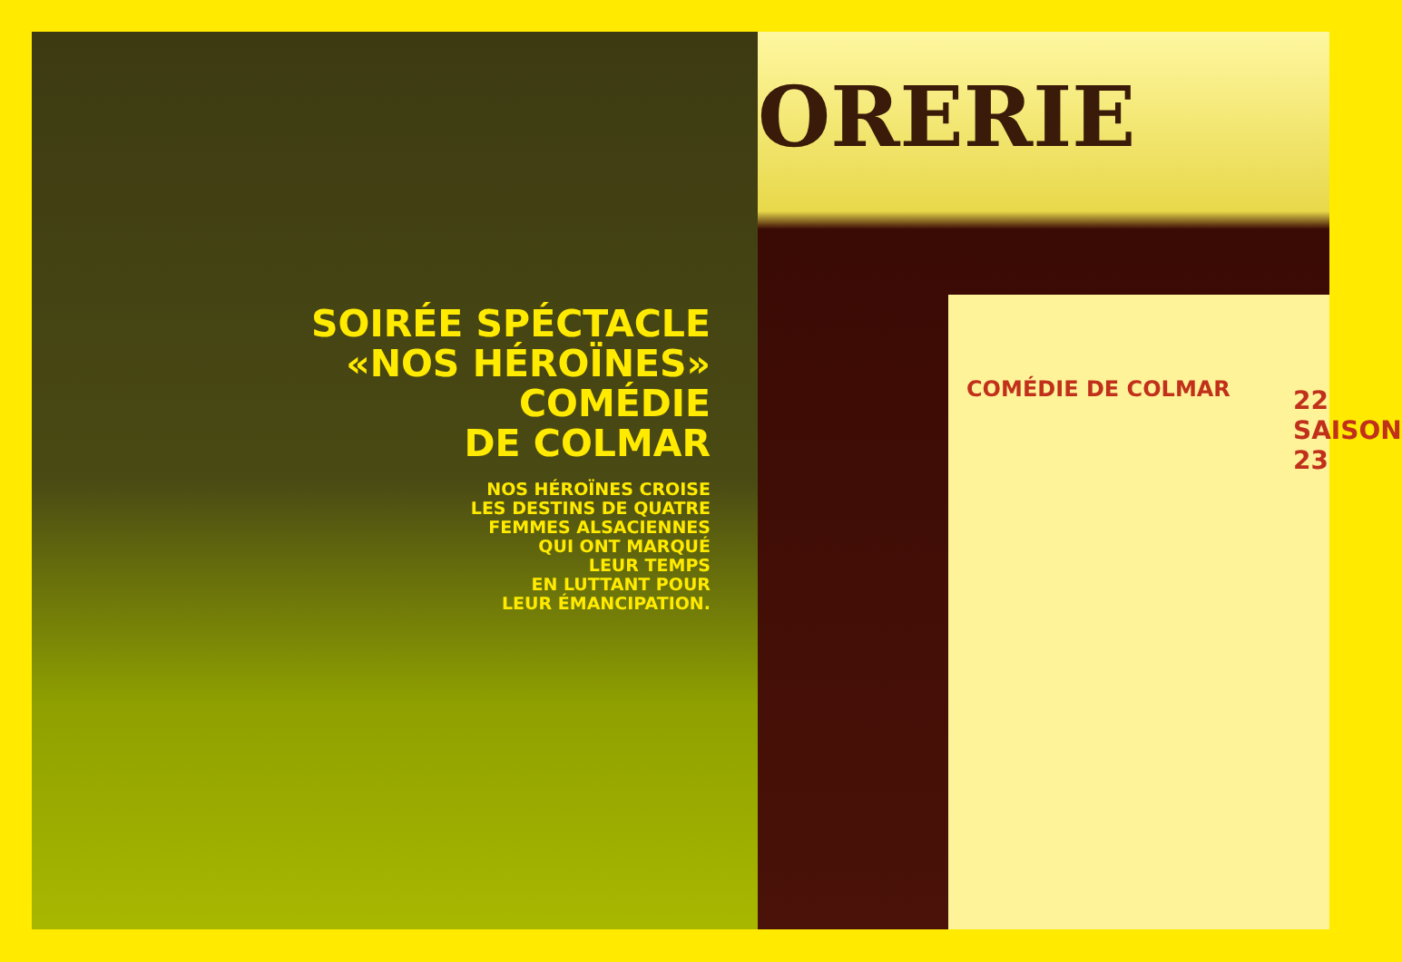SOIRÉE SPÉCTACLE
«NOS HÉROÏNES»
COMÉDIE
DE COLMAR
NOS HÉROÏNES CROISE
LES DESTINS DE QUATRE
FEMMES ALSACIENNES
QUI ONT MARQUÉ
LEUR TEMPS
EN LUTTANT POUR
LEUR ÉMANCIPATION.
ORERIE
COMÉDIE DE COLMAR
22 SAISON 23